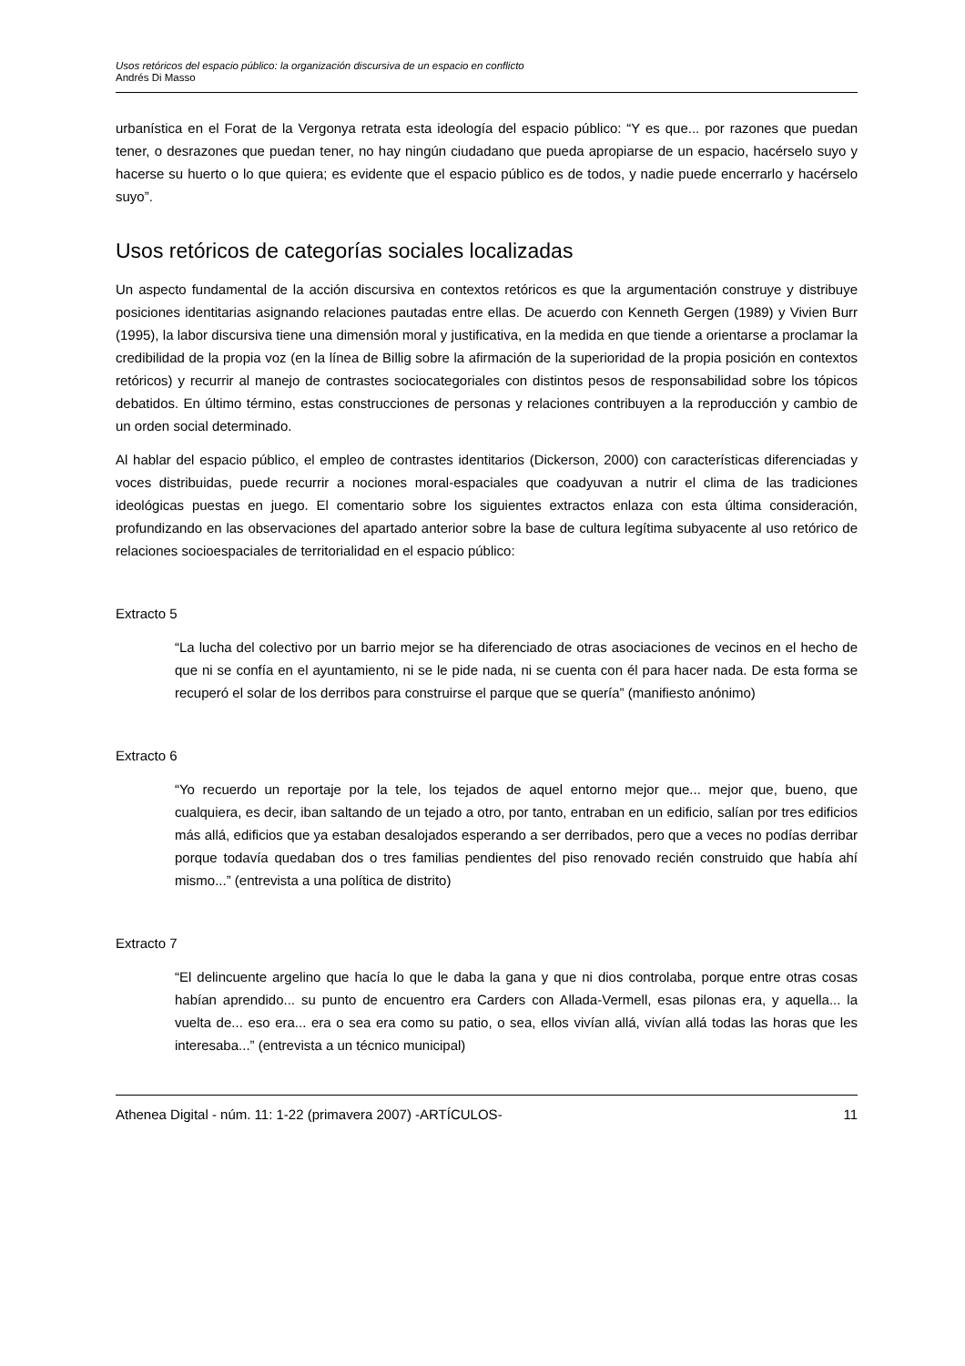Usos retóricos del espacio público: la organización discursiva de un espacio en conflicto
Andrés Di Masso
urbanística en el Forat de la Vergonya retrata esta ideología del espacio público: “Y es que... por razones que puedan tener, o desrazones que puedan tener, no hay ningún ciudadano que pueda apropiarse de un espacio, hacérselo suyo y hacerse su huerto o lo que quiera; es evidente que el espacio público es de todos, y nadie puede encerrarlo y hacérselo suyo”.
Usos retóricos de categorías sociales localizadas
Un aspecto fundamental de la acción discursiva en contextos retóricos es que la argumentación construye y distribuye posiciones identitarias asignando relaciones pautadas entre ellas. De acuerdo con Kenneth Gergen (1989) y Vivien Burr (1995), la labor discursiva tiene una dimensión moral y justificativa, en la medida en que tiende a orientarse a proclamar la credibilidad de la propia voz (en la línea de Billig sobre la afirmación de la superioridad de la propia posición en contextos retóricos) y recurrir al manejo de contrastes sociocategoriales con distintos pesos de responsabilidad sobre los tópicos debatidos. En último término, estas construcciones de personas y relaciones contribuyen a la reproducción y cambio de un orden social determinado.
Al hablar del espacio público, el empleo de contrastes identitarios (Dickerson, 2000) con características diferenciadas y voces distribuidas, puede recurrir a nociones moral-espaciales que coadyuvan a nutrir el clima de las tradiciones ideológicas puestas en juego. El comentario sobre los siguientes extractos enlaza con esta última consideración, profundizando en las observaciones del apartado anterior sobre la base de cultura legítima subyacente al uso retórico de relaciones socioespaciales de territorialidad en el espacio público:
Extracto 5
“La lucha del colectivo por un barrio mejor se ha diferenciado de otras asociaciones de vecinos en el hecho de que ni se confía en el ayuntamiento, ni se le pide nada, ni se cuenta con él para hacer nada. De esta forma se recuperó el solar de los derribos para construirse el parque que se quería” (manifiesto anónimo)
Extracto 6
“Yo recuerdo un reportaje por la tele, los tejados de aquel entorno mejor que... mejor que, bueno, que cualquiera, es decir, iban saltando de un tejado a otro, por tanto, entraban en un edificio, salían por tres edificios más allá, edificios que ya estaban desalojados esperando a ser derribados, pero que a veces no podías derribar porque todavía quedaban dos o tres familias pendientes del piso renovado recién construido que había ahí mismo...” (entrevista a una política de distrito)
Extracto 7
“El delincuente argelino que hacía lo que le daba la gana y que ni dios controlaba, porque entre otras cosas habían aprendido... su punto de encuentro era Carders con Allada-Vermell, esas pilonas era, y aquella... la vuelta de... eso era... era o sea era como su patio, o sea, ellos vivían allá, vivían allá todas las horas que les interesaba...” (entrevista a un técnico municipal)
Athenea Digital - núm. 11: 1-22 (primavera 2007) -ARTÍCULOS- 11